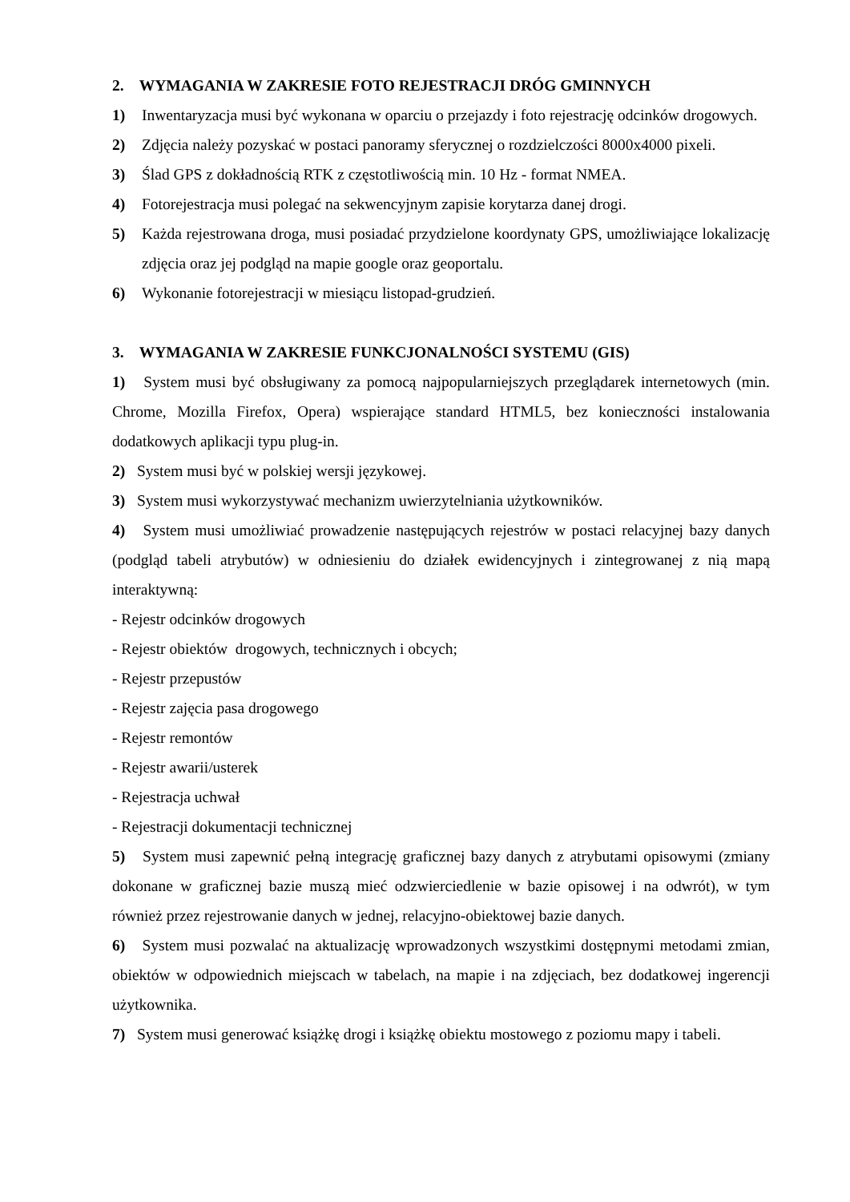2. WYMAGANIA W ZAKRESIE FOTO REJESTRACJI DRÓG GMINNYCH
1) Inwentaryzacja musi być wykonana w oparciu o przejazdy i foto rejestrację odcinków drogowych.
2) Zdjęcia należy pozyskać w postaci panoramy sferycznej o rozdzielczości 8000x4000 pixeli.
3) Ślad GPS z dokładnością RTK z częstotliwością min. 10 Hz - format NMEA.
4) Fotorejestracja musi polegać na sekwencyjnym zapisie korytarza danej drogi.
5) Każda rejestrowana droga, musi posiadać przydzielone koordynaty GPS, umożliwiające lokalizację zdjęcia oraz jej podgląd na mapie google oraz geoportalu.
6) Wykonanie fotorejestracji w miesiącu listopad-grudzień.
3. WYMAGANIA W ZAKRESIE FUNKCJONALNOŚCI SYSTEMU (GIS)
1) System musi być obsługiwany za pomocą najpopularniejszych przeglądarek internetowych (min. Chrome, Mozilla Firefox, Opera) wspierające standard HTML5, bez konieczności instalowania dodatkowych aplikacji typu plug-in.
2) System musi być w polskiej wersji językowej.
3) System musi wykorzystywać mechanizm uwierzytelniania użytkowników.
4) System musi umożliwiać prowadzenie następujących rejestrów w postaci relacyjnej bazy danych (podgląd tabeli atrybutów) w odniesieniu do działek ewidencyjnych i zintegrowanej z nią mapą interaktywną:
- Rejestr odcinków drogowych
- Rejestr obiektów drogowych, technicznych i obcych;
- Rejestr przepustów
- Rejestr zajęcia pasa drogowego
- Rejestr remontów
- Rejestr awarii/usterek
- Rejestracja uchwał
- Rejestracji dokumentacji technicznej
5) System musi zapewnić pełną integrację graficznej bazy danych z atrybutami opisowymi (zmiany dokonane w graficznej bazie muszą mieć odzwierciedlenie w bazie opisowej i na odwrót), w tym również przez rejestrowanie danych w jednej, relacyjno-obiektowej bazie danych.
6) System musi pozwalać na aktualizację wprowadzonych wszystkimi dostępnymi metodami zmian, obiektów w odpowiednich miejscach w tabelach, na mapie i na zdjęciach, bez dodatkowej ingerencji użytkownika.
7) System musi generować książkę drogi i książkę obiektu mostowego z poziomu mapy i tabeli.